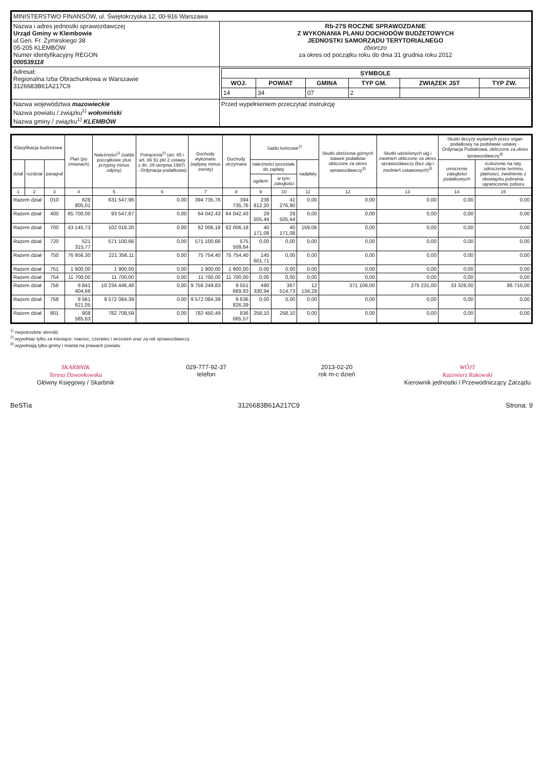| MINISTERSTWO FINANSÓW, ul. Świętokrzyska 12, 00-916 Warszawa | |
| Nazwa i adres jednostki sprawozdawczej Urząd Gminy w Klembowie ul.Gen. Fr. Żymirskiego 38 05-205 KLEMBÓW Numer identyfikacyjny REGON 000539118 | Rb-27S ROCZNE SPRAWOZDANIE Z WYKONANIA PLANU DOCHODÓW BUDŻETOWYCH JEDNOSTKI SAMORZĄDU TERYTORIALNEGO zbiorczo za okres od początku roku do dnia 31 grudnia roku 2012 |
| Adresat: Regionalna Izba Obrachunkowa w Warszawie 3126683B61A217C9 | / SYMBOLE / / / / / / / --- / --- / --- / --- / --- / --- / / WOJ. / POWIAT / GMINA / TYP GM. / ZWIĄZEK JST / TYP ZW. / / 14 / 34 / 07 / 2 / / / |
| Nazwa województwa mazowieckie Nazwa powiatu / związku<sup>1)</sup> wołomiński Nazwa gminy / związku<sup>1)</sup> KLEMBÓW | Przed wypełnieniem przeczytać instrukcję |
| Klasyfikacja budżetowa | | | Plan (po zmianach) | Należności<sup>2)</sup> (salda początkowe plus przypisy minus odpisy) | Potrącenia<sup>2)</sup> (art. 65 i art. 66 §1 pkt 2 ustawy z dn. 29 sierpnia 1997r. - Ordynacja podatkowa) | Dochody wykonane (wpływy minus zwroty) | Dochody otrzymane | Saldo końcowe<sup>2)</sup> | | | Skutki obniżenia górnych stawek podatków obliczone za okres sprawozdawczy<sup>3)</sup> | Skutki udzielonych ulg i zwolnień obliczone za okres sprawozdawczy (bez ulg i zwolnień ustawowych)<sup>3)</sup> | Skutki decyzji wydanych przez organ podatkowy na podstawie ustawy - Ordynacja Podatkowa, obliczone za okres sprawozdawczy<sup>3)</sup> | |
| --- | --- | --- | --- | --- | --- | --- | --- | --- | --- | --- | --- | --- | --- | --- |
| dział | rozdział | paragraf | | | | | | należności pozostałe do zapłaty | | nadpłaty | | | umorzenie zaległości podatkowych | rozłożenie na raty, odroczenie terminu płatności, zwolnienie z obowiązku pobrania, ograniczenie poboru |
| | | | | | | | | ogółem | w tym: zaległości | | | | | |
| 1 | 2 | 3 | 4 | 5 | 6 | 7 | 8 | 9 | 10 | 11 | 12 | 13 | 14 | 15 |
| Razem dział | | 010 | 628 805,01 | 631 547,96 | 0,00 | 394 735,76 | 394 735,76 | 236 812,20 | 41 276,90 | 0,00 | 0,00 | 0,00 | 0,00 | 0,00 |
| Razem dział | | 400 | 65 700,00 | 93 547,87 | 0,00 | 64 042,43 | 64 042,43 | 29 505,44 | 29 505,44 | 0,00 | 0,00 | 0,00 | 0,00 | 0,00 |
| Razem dział | | 700 | 43 145,73 | 102 018,20 | 0,00 | 62 006,18 | 62 006,18 | 40 171,08 | 40 171,08 | 159,06 | 0,00 | 0,00 | 0,00 | 0,00 |
| Razem dział | | 720 | 521 315,77 | 571 100,66 | 0,00 | 571 100,66 | 575 509,64 | 0,00 | 0,00 | 0,00 | 0,00 | 0,00 | 0,00 | 0,00 |
| Razem dział | | 750 | 76 956,30 | 221 356,11 | 0,00 | 75 754,40 | 75 754,40 | 145 601,71 | 0,00 | 0,00 | 0,00 | 0,00 | 0,00 | 0,00 |
| Razem dział | | 751 | 1 900,00 | 1 900,00 | 0,00 | 1 900,00 | 1 900,00 | 0,00 | 0,00 | 0,00 | 0,00 | 0,00 | 0,00 | 0,00 |
| Razem dział | | 754 | 11 700,00 | 11 700,00 | 0,00 | 11 700,00 | 11 700,00 | 0,00 | 0,00 | 0,00 | 0,00 | 0,00 | 0,00 | 0,00 |
| Razem dział | | 756 | 9 841 404,66 | 10 234 446,48 | 0,00 | 9 756 249,83 | 9 551 669,83 | 490 330,94 | 367 514,73 | 12 134,29 | 371 106,00 | 275 231,00 | 33 328,00 | 86 710,00 |
| Razem dział | | 758 | 9 561 621,05 | 9 572 084,39 | 0,00 | 9 572 084,39 | 9 636 826,39 | 0,00 | 0,00 | 0,00 | 0,00 | 0,00 | 0,00 | 0,00 |
| Razem dział | | 801 | 908 585,63 | 782 708,59 | 0,00 | 782 450,49 | 836 065,57 | 258,10 | 258,10 | 0,00 | 0,00 | 0,00 | 0,00 | 0,00 |
<sup>1)</sup> niepotrzebne skreślić
<sup>2)</sup> wypełniać tylko za miesiące: marzec, czerwiec i wrzesień oraz za rok sprawozdawczy
<sup>3)</sup> wypełniają tylko gminy i miasta na prawach powiatu
SKARBNIK
Teresa Dzwonkowska
Główny Księgowy / Skarbnik
029-777-92-37
telefon
2013-02-20
rok m-c dzień
WÓJT
Kazimierz Rakowski
Kierownik jednostki / Przewodniczący Zarządu
BeSTia 3126683B61A217C9 Strona: 9